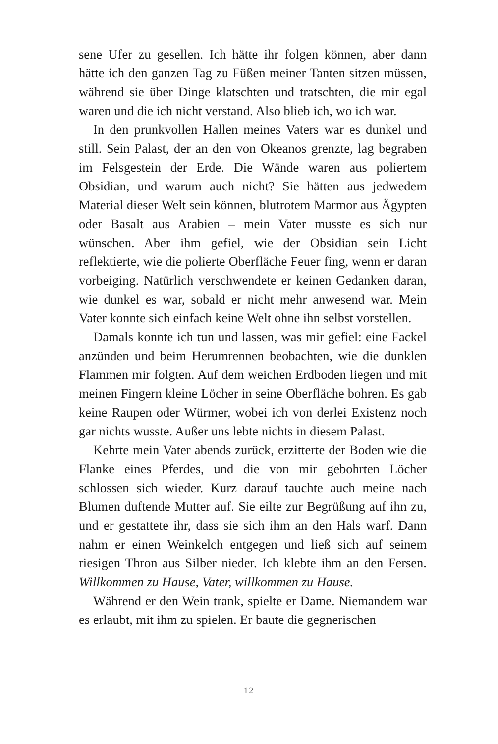sene Ufer zu gesellen. Ich hätte ihr folgen können, aber dann hätte ich den ganzen Tag zu Füßen meiner Tanten sitzen müssen, während sie über Dinge klatschten und tratschten, die mir egal waren und die ich nicht verstand. Also blieb ich, wo ich war.
In den prunkvollen Hallen meines Vaters war es dunkel und still. Sein Palast, der an den von Okeanos grenzte, lag begraben im Felsgestein der Erde. Die Wände waren aus poliertem Obsidian, und warum auch nicht? Sie hätten aus jedwedem Material dieser Welt sein können, blutrotem Marmor aus Ägypten oder Basalt aus Arabien – mein Vater musste es sich nur wünschen. Aber ihm gefiel, wie der Obsidian sein Licht reflektierte, wie die polierte Oberfläche Feuer fing, wenn er daran vorbeiging. Natürlich verschwendete er keinen Gedanken daran, wie dunkel es war, sobald er nicht mehr anwesend war. Mein Vater konnte sich einfach keine Welt ohne ihn selbst vorstellen.
Damals konnte ich tun und lassen, was mir gefiel: eine Fackel anzünden und beim Herumrennen beobachten, wie die dunklen Flammen mir folgten. Auf dem weichen Erdboden liegen und mit meinen Fingern kleine Löcher in seine Oberfläche bohren. Es gab keine Raupen oder Würmer, wobei ich von derlei Existenz noch gar nichts wusste. Außer uns lebte nichts in diesem Palast.
Kehrte mein Vater abends zurück, erzitterte der Boden wie die Flanke eines Pferdes, und die von mir gebohrten Löcher schlossen sich wieder. Kurz darauf tauchte auch meine nach Blumen duftende Mutter auf. Sie eilte zur Begrüßung auf ihn zu, und er gestattete ihr, dass sie sich ihm an den Hals warf. Dann nahm er einen Weinkelch entgegen und ließ sich auf seinem riesigen Thron aus Silber nieder. Ich klebte ihm an den Fersen. Willkommen zu Hause, Vater, willkommen zu Hause.
Während er den Wein trank, spielte er Dame. Niemandem war es erlaubt, mit ihm zu spielen. Er baute die gegnerischen
12